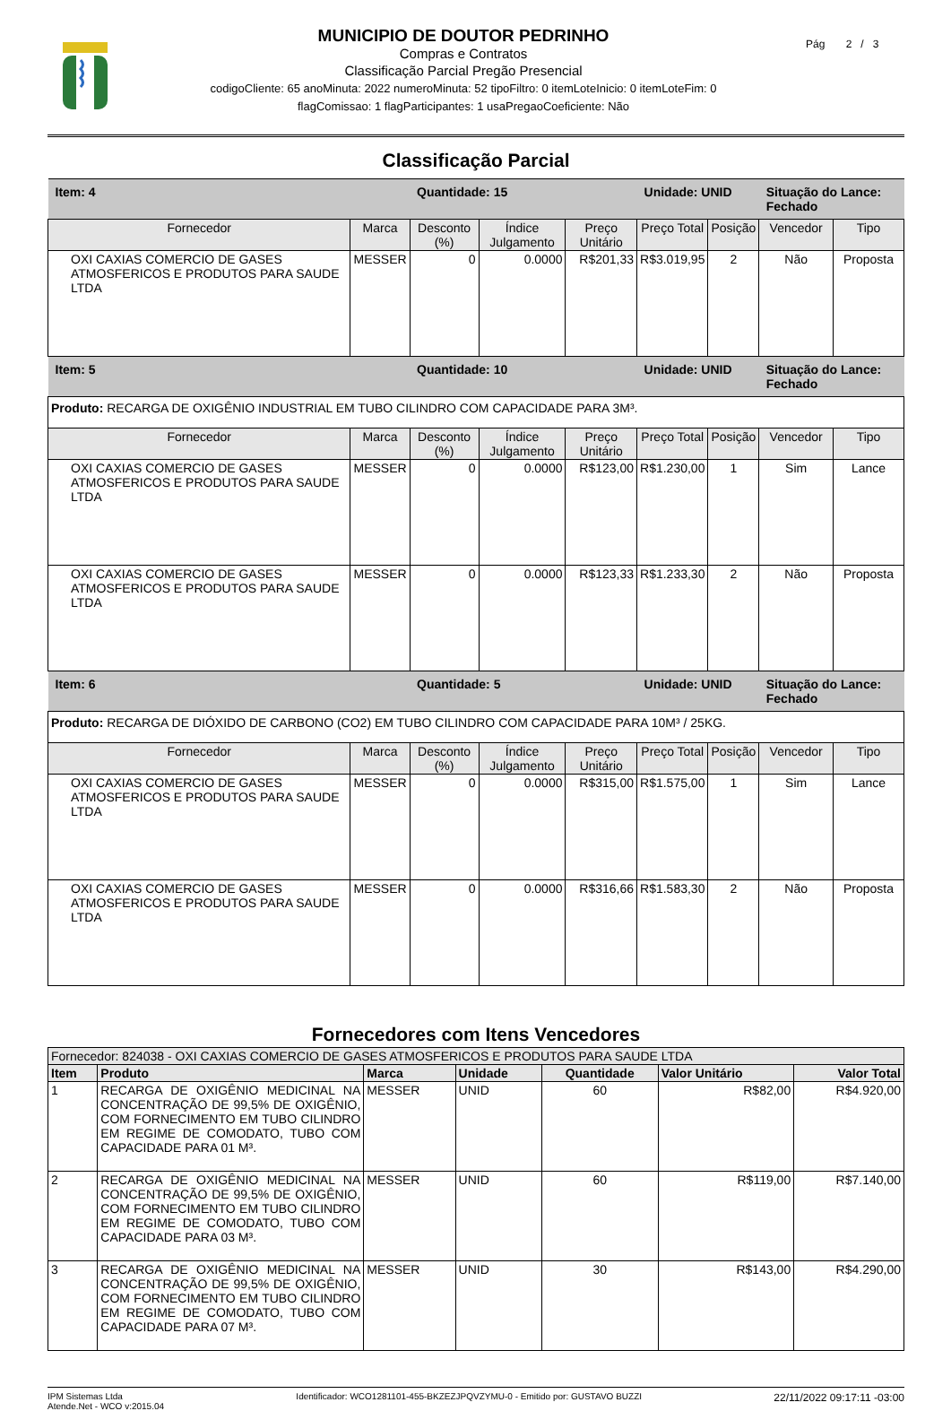MUNICIPIO DE DOUTOR PEDRINHO
Compras e Contratos
Classificação Parcial Pregão Presencial
codigoCliente: 65 anoMinuta: 2022 numeroMinuta: 52 tipoFiltro: 0 itemLoteInicio: 0 itemLoteFim: 0
flagComissao: 1 flagParticipantes: 1 usaPregaoCoeficiente: Não
Pág 2 / 3
Classificação Parcial
| Item: 4 | | Quantidade: 15 | | | Unidade: UNID | | Situação do Lance: Fechado | |
| Fornecedor | Marca | Desconto (%) | Índice Julgamento | Preço Unitário | Preço Total | Posição | Vencedor | Tipo |
| OXI CAXIAS COMERCIO DE GASES ATMOSFERICOS E PRODUTOS PARA SAUDE LTDA | MESSER | 0 | 0.0000 | R$201,33 | R$3.019,95 | 2 | Não | Proposta |
| Item: 5 | | Quantidade: 10 | | | Unidade: UNID | | Situação do Lance: Fechado | |
| Produto: RECARGA DE OXIGÊNIO INDUSTRIAL EM TUBO CILINDRO COM CAPACIDADE PARA 3M³. | | | | | | | | |
| Fornecedor | Marca | Desconto (%) | Índice Julgamento | Preço Unitário | Preço Total | Posição | Vencedor | Tipo |
| OXI CAXIAS COMERCIO DE GASES ATMOSFERICOS E PRODUTOS PARA SAUDE LTDA | MESSER | 0 | 0.0000 | R$123,00 | R$1.230,00 | 1 | Sim | Lance |
| OXI CAXIAS COMERCIO DE GASES ATMOSFERICOS E PRODUTOS PARA SAUDE LTDA | MESSER | 0 | 0.0000 | R$123,33 | R$1.233,30 | 2 | Não | Proposta |
| Item: 6 | | Quantidade: 5 | | | Unidade: UNID | | Situação do Lance: Fechado | |
| Produto: RECARGA DE DIÓXIDO DE CARBONO (CO2) EM TUBO CILINDRO COM CAPACIDADE PARA 10M³ / 25KG. | | | | | | | | |
| Fornecedor | Marca | Desconto (%) | Índice Julgamento | Preço Unitário | Preço Total | Posição | Vencedor | Tipo |
| OXI CAXIAS COMERCIO DE GASES ATMOSFERICOS E PRODUTOS PARA SAUDE LTDA | MESSER | 0 | 0.0000 | R$315,00 | R$1.575,00 | 1 | Sim | Lance |
| OXI CAXIAS COMERCIO DE GASES ATMOSFERICOS E PRODUTOS PARA SAUDE LTDA | MESSER | 0 | 0.0000 | R$316,66 | R$1.583,30 | 2 | Não | Proposta |
Fornecedores com Itens Vencedores
| Fornecedor: 824038 - OXI CAXIAS COMERCIO DE GASES ATMOSFERICOS E PRODUTOS PARA SAUDE LTDA | | | | | | |
| Item | Produto | Marca | Unidade | Quantidade | Valor Unitário | Valor Total |
| 1 | RECARGA DE OXIGÊNIO MEDICINAL NA CONCENTRAÇÃO DE 99,5% DE OXIGÊNIO, COM FORNECIMENTO EM TUBO CILINDRO EM REGIME DE COMODATO, TUBO COM CAPACIDADE PARA 01 M³. | MESSER | UNID | 60 | R$82,00 | R$4.920,00 |
| 2 | RECARGA DE OXIGÊNIO MEDICINAL NA CONCENTRAÇÃO DE 99,5% DE OXIGÊNIO, COM FORNECIMENTO EM TUBO CILINDRO EM REGIME DE COMODATO, TUBO COM CAPACIDADE PARA 03 M³. | MESSER | UNID | 60 | R$119,00 | R$7.140,00 |
| 3 | RECARGA DE OXIGÊNIO MEDICINAL NA CONCENTRAÇÃO DE 99,5% DE OXIGÊNIO, COM FORNECIMENTO EM TUBO CILINDRO EM REGIME DE COMODATO, TUBO COM CAPACIDADE PARA 07 M³. | MESSER | UNID | 30 | R$143,00 | R$4.290,00 |
IPM Sistemas Ltda
Atende.Net - WCO v:2015.04
Identificador: WCO1281101-455-BKZEZJPQVZYMU-0 - Emitido por: GUSTAVO BUZZI
22/11/2022 09:17:11 -03:00